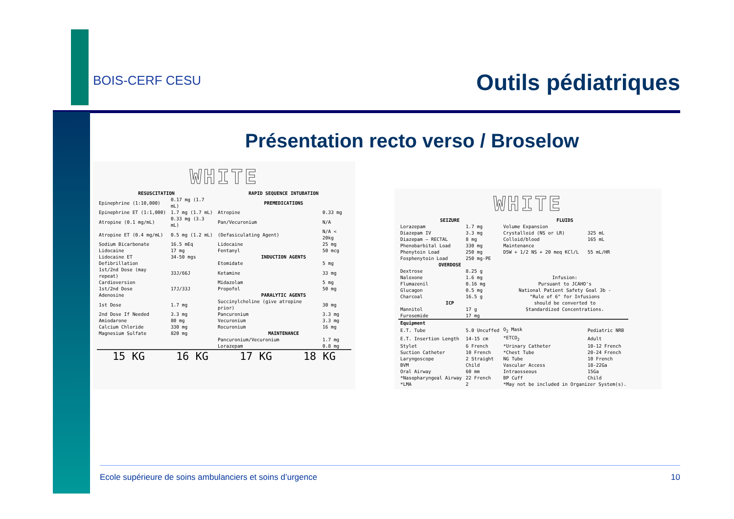BOIS-CERF CESU
Outils pédiatriques
Présentation recto verso / Broselow
WHITE
| RESUSCITATION | | RAPID SEQUENCE INTUBATION | |
| --- | --- | --- | --- |
| Epinephrine (1:10,000) | 0.17 mg (1.7 mL) | PREMEDICATIONS | |
| Epinephrine ET (1:1,000) | 1.7 mg (1.7 mL) | Atropine | 0.33 mg |
| Atropine (0.1 mg/mL) | 0.33 mg (3.3 mL) | Pan/Vecuronium | N/A |
| Atropine ET (0.4 mg/mL) | 0.5 mg (1.2 mL) | (Defasiculating Agent) | N/A < 20kg |
| Sodium Bicarbonate | 16.5 mEq | Lidocaine | 25 mg |
| Lidocaine | 17 mg | Fentanyl | 50 mcg |
| Lidocaine ET | 34-50 mgs | INDUCTION AGENTS | |
| Defibrillation | | Etomidate | 5 mg |
| 1st/2nd Dose (may repeat) | 33J/66J | Ketamine | 33 mg |
| Cardioversion | | Midazolam | 5 mg |
| 1st/2nd Dose | 17J/33J | Propofol | 50 mg |
| Adenosine | | PARALYTIC AGENTS | |
| 1st Dose | 1.7 mg | Succinylcholine (give atropine prior) | 30 mg |
| 2nd Dose If Needed | 3.3 mg | Pancuronium | 3.3 mg |
| Amiodarone | 80 mg | Vecuronium | 3.3 mg |
| Calcium Chloride | 330 mg | Rocuronium | 16 mg |
| Magnesium Sulfate | 820 mg | MAINTENANCE | |
| | | Pancuronium/Vecuronium | 1.7 mg |
| | | Lorazepam | 0.8 mg |
15 KG 16 KG 17 KG 18 KG
WHITE
| SEIZURE | | FLUIDS | |
| --- | --- | --- | --- |
| Lorazepam | 1.7 mg | Volume Expansion | |
| Diazepam IV | 3.3 mg | Crystalloid (NS or LR) | 325 mL |
| Diazepam – RECTAL | 8 mg | Colloid/blood | 165 mL |
| Phenobarbital Load | 330 mg | Maintenance | |
| Phenytoin Load | 250 mg | D5W + 1/2 NS + 20 meq KCl/L | 55 mL/HR |
| Fosphenytoin Load | 250 mg-PE | | |
| OVERDOSE | | | |
| Dextrose | 8.25 g | Infusion: Pursuant to JCAHO's National Patient Safety Goal 3b - "Rule of 6" for Infusions should be converted to Standardized Concentrations. | |
| Naloxone | 1.6 mg | | |
| Flumazenil | 0.16 mg | | |
| Glucagon | 0.5 mg | | |
| Charcoal | 16.5 g | | |
| ICP | | | |
| Mannitol | 17 g | | |
| Furosemide | 17 mg | | |
| Equipment | | | |
| E.T. Tube | 5.0 Uncuffed | O<sub>2</sub> Mask | Pediatric NRB |
| E.T. Insertion Length | 14-15 cm | *ETCO<sub>2</sub> | Adult |
| Stylet | 6 French | *Urinary Catheter | 10-12 French |
| Suction Catheter | 10 French | *Chest Tube | 20-24 French |
| Laryngoscope | 2 Straight | NG Tube | 10 French |
| BVM | Child | Vascular Access | 18-22Ga |
| Oral Airway | 60 mm | Intraosseous | 15Ga |
| *Nasopharyngeal Airway | 22 French | BP Cuff | Child |
| *LMA | 2 | *May not be included in Organizer System(s). | |
Ecole supérieure de soins ambulanciers et soins d’urgence 10